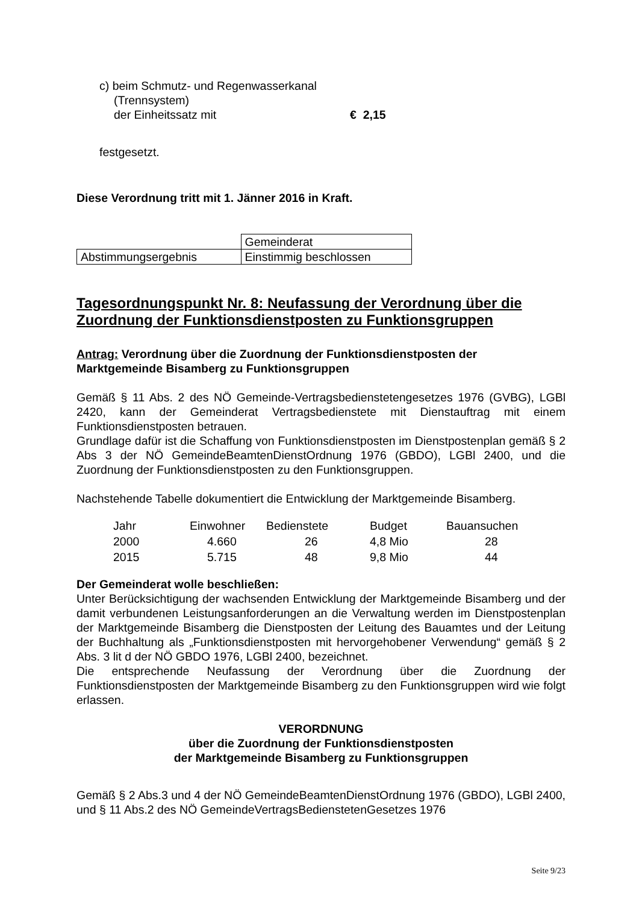c) beim Schmutz- und Regenwasserkanal
(Trennsystem)
der Einheitssatz mit € 2,15
festgesetzt.
Diese Verordnung tritt mit 1. Jänner 2016 in Kraft.
| | Gemeinderat |
| Abstimmungsergebnis | Einstimmig beschlossen |
Tagesordnungspunkt Nr. 8: Neufassung der Verordnung über die Zuordnung der Funktionsdienstposten zu Funktionsgruppen
Antrag: Verordnung über die Zuordnung der Funktionsdienstposten der Marktgemeinde Bisamberg zu Funktionsgruppen
Gemäß § 11 Abs. 2 des NÖ Gemeinde-Vertragsbedienstetengesetzes 1976 (GVBG), LGBl 2420, kann der Gemeinderat Vertragsbedienstete mit Dienstauftrag mit einem Funktionsdienstposten betrauen.
Grundlage dafür ist die Schaffung von Funktionsdienstposten im Dienstpostenplan gemäß § 2 Abs 3 der NÖ GemeindeBeamtenDienstOrdnung 1976 (GBDO), LGBl 2400, und die Zuordnung der Funktionsdienstposten zu den Funktionsgruppen.
Nachstehende Tabelle dokumentiert die Entwicklung der Marktgemeinde Bisamberg.
| Jahr | Einwohner | Bedienstete | Budget | Bauansuchen |
| 2000 | 4.660 | 26 | 4,8 Mio | 28 |
| 2015 | 5.715 | 48 | 9,8 Mio | 44 |
Der Gemeinderat wolle beschließen:
Unter Berücksichtigung der wachsenden Entwicklung der Marktgemeinde Bisamberg und der damit verbundenen Leistungsanforderungen an die Verwaltung werden im Dienstpostenplan der Marktgemeinde Bisamberg die Dienstposten der Leitung des Bauamtes und der Leitung der Buchhaltung als „Funktionsdienstposten mit hervorgehobener Verwendung“ gemäß § 2 Abs. 3 lit d der NÖ GBDO 1976, LGBl 2400, bezeichnet.
Die entsprechende Neufassung der Verordnung über die Zuordnung der Funktionsdienstposten der Marktgemeinde Bisamberg zu den Funktionsgruppen wird wie folgt erlassen.
VERORDNUNG
über die Zuordnung der Funktionsdienstposten
der Marktgemeinde Bisamberg zu Funktionsgruppen
Gemäß § 2 Abs.3 und 4 der NÖ GemeindeBeamtenDienstOrdnung 1976 (GBDO), LGBl 2400, und § 11 Abs.2 des NÖ GemeindeVertragsBediensteten­Gesetzes 1976
Seite 9/23